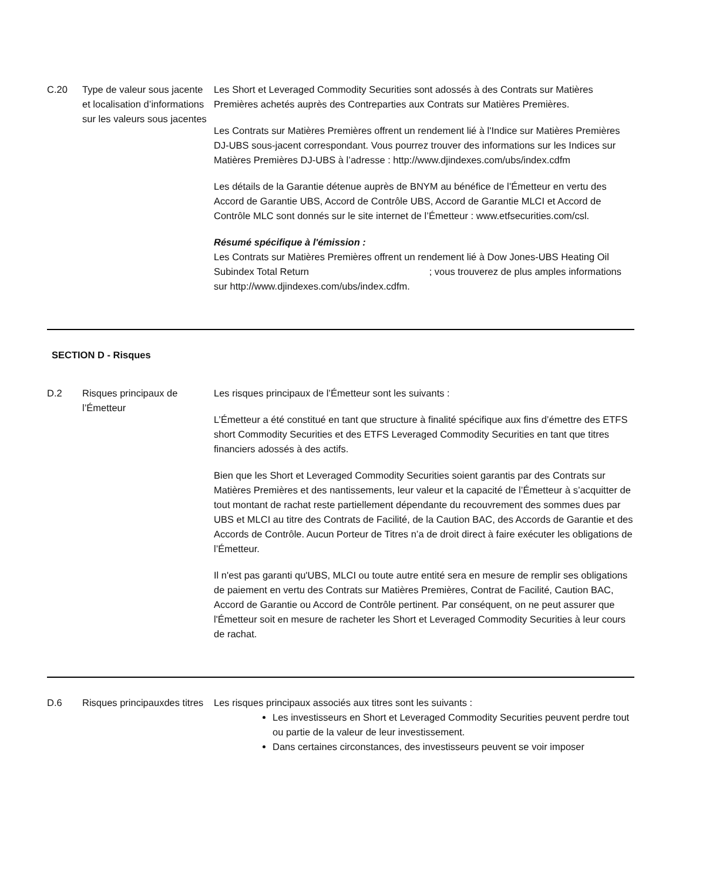| C.20 | Type de valeur sous jacente et localisation d’informations sur les valeurs sous jacentes | Les Short et Leveraged Commodity Securities sont adossés à des Contrats sur Matières Premières achetés auprès des Contreparties aux Contrats sur Matières Premières. Les Contrats sur Matières Premières offrent un rendement lié à l'Indice sur Matières Premières DJ-UBS sous-jacent correspondant. Vous pourrez trouver des informations sur les Indices sur Matières Premières DJ-UBS à l’adresse : http://www.djindexes.com/ubs/index.cdfm Les détails de la Garantie détenue auprès de BNYM au bénéfice de l’Émetteur en vertu des Accord de Garantie UBS, Accord de Contrôle UBS, Accord de Garantie MLCI et Accord de Contrôle MLC sont donnés sur le site internet de l’Émetteur : www.etfsecurities.com/csl. Résumé spécifique à l'émission : Les Contrats sur Matières Premières offrent un rendement lié à Dow Jones-UBS Heating Oil Subindex Total Return ; vous trouverez de plus amples informations sur http://www.djindexes.com/ubs/index.cdfm. |
SECTION D - Risques
| D.2 | Risques principaux de l’Émetteur | Les risques principaux de l’Émetteur sont les suivants : L’Émetteur a été constitué en tant que structure à finalité spécifique aux fins d’émettre des ETFS short Commodity Securities et des ETFS Leveraged Commodity Securities en tant que titres financiers adossés à des actifs. Bien que les Short et Leveraged Commodity Securities soient garantis par des Contrats sur Matières Premières et des nantissements, leur valeur et la capacité de l’Émetteur à s’acquitter de tout montant de rachat reste partiellement dépendante du recouvrement des sommes dues par UBS et MLCI au titre des Contrats de Facilité, de la Caution BAC, des Accords de Garantie et des Accords de Contrôle. Aucun Porteur de Titres n’a de droit direct à faire exécuter les obligations de l’Émetteur. Il n'est pas garanti qu'UBS, MLCI ou toute autre entité sera en mesure de remplir ses obligations de paiement en vertu des Contrats sur Matières Premières, Contrat de Facilité, Caution BAC, Accord de Garantie ou Accord de Contrôle pertinent. Par conséquent, on ne peut assurer que l'Émetteur soit en mesure de racheter les Short et Leveraged Commodity Securities à leur cours de rachat. |
| D.6 | Risques principauxdes titres | Les risques principaux associés aux titres sont les suivants : Les investisseurs en Short et Leveraged Commodity Securities peuvent perdre tout ou partie de la valeur de leur investissement. Dans certaines circonstances, des investisseurs peuvent se voir imposer |